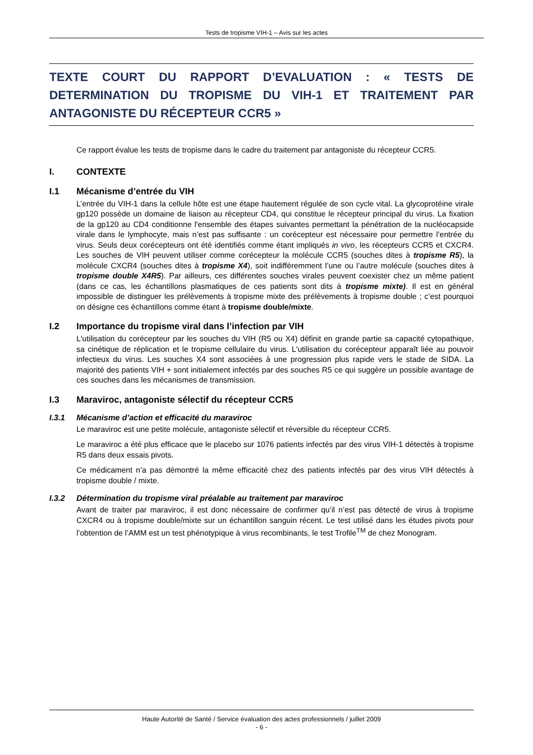Tests de tropisme VIH-1 – Avis sur les actes
TEXTE COURT DU RAPPORT D’EVALUATION : « TESTS DE DETERMINATION DU TROPISME DU VIH-1 ET TRAITEMENT PAR ANTAGONISTE DU RÉCEPTEUR CCR5 »
Ce rapport évalue les tests de tropisme dans le cadre du traitement par antagoniste du récepteur CCR5.
I. CONTEXTE
I.1 Mécanisme d’entrée du VIH
L’entrée du VIH-1 dans la cellule hôte est une étape hautement régulée de son cycle vital. La glycoprotéine virale gp120 possède un domaine de liaison au récepteur CD4, qui constitue le récepteur principal du virus. La fixation de la gp120 au CD4 conditionne l'ensemble des étapes suivantes permettant la pénétration de la nucléocapside virale dans le lymphocyte, mais n’est pas suffisante : un corécepteur est nécessaire pour permettre l’entrée du virus. Seuls deux corécepteurs ont été identifiés comme étant impliqués in vivo, les récepteurs CCR5 et CXCR4. Les souches de VIH peuvent utiliser comme corécepteur la molécule CCR5 (souches dites à tropisme R5), la molécule CXCR4 (souches dites à tropisme X4), soit indifféremment l’une ou l’autre molécule (souches dites à tropisme double X4R5). Par ailleurs, ces différentes souches virales peuvent coexister chez un même patient (dans ce cas, les échantillons plasmatiques de ces patients sont dits à tropisme mixte). Il est en général impossible de distinguer les prélèvements à tropisme mixte des prélèvements à tropisme double ; c’est pourquoi on désigne ces échantillons comme étant à tropisme double/mixte.
I.2 Importance du tropisme viral dans l’infection par VIH
L'utilisation du corécepteur par les souches du VIH (R5 ou X4) définit en grande partie sa capacité cytopathique, sa cinétique de réplication et le tropisme cellulaire du virus. L'utilisation du corécepteur apparaît liée au pouvoir infectieux du virus. Les souches X4 sont associées à une progression plus rapide vers le stade de SIDA. La majorité des patients VIH + sont initialement infectés par des souches R5 ce qui suggère un possible avantage de ces souches dans les mécanismes de transmission.
I.3 Maraviroc, antagoniste sélectif du récepteur CCR5
I.3.1 Mécanisme d’action et efficacité du maraviroc
Le maraviroc est une petite molécule, antagoniste sélectif et réversible du récepteur CCR5.
Le maraviroc a été plus efficace que le placebo sur 1076 patients infectés par des virus VIH-1 détectés à tropisme R5 dans deux essais pivots.
Ce médicament n’a pas démontré la même efficacité chez des patients infectés par des virus VIH détectés à tropisme double / mixte.
I.3.2 Détermination du tropisme viral préalable au traitement par maraviroc
Avant de traiter par maraviroc, il est donc nécessaire de confirmer qu’il n’est pas détecté de virus à tropisme CXCR4 ou à tropisme double/mixte sur un échantillon sanguin récent. Le test utilisé dans les études pivots pour l’obtention de l’AMM est un test phénotypique à virus recombinants, le test Trofile<sup>TM</sup> de chez Monogram.
Haute Autorité de Santé / Service évaluation des actes professionnels / juillet 2009
- 6 -